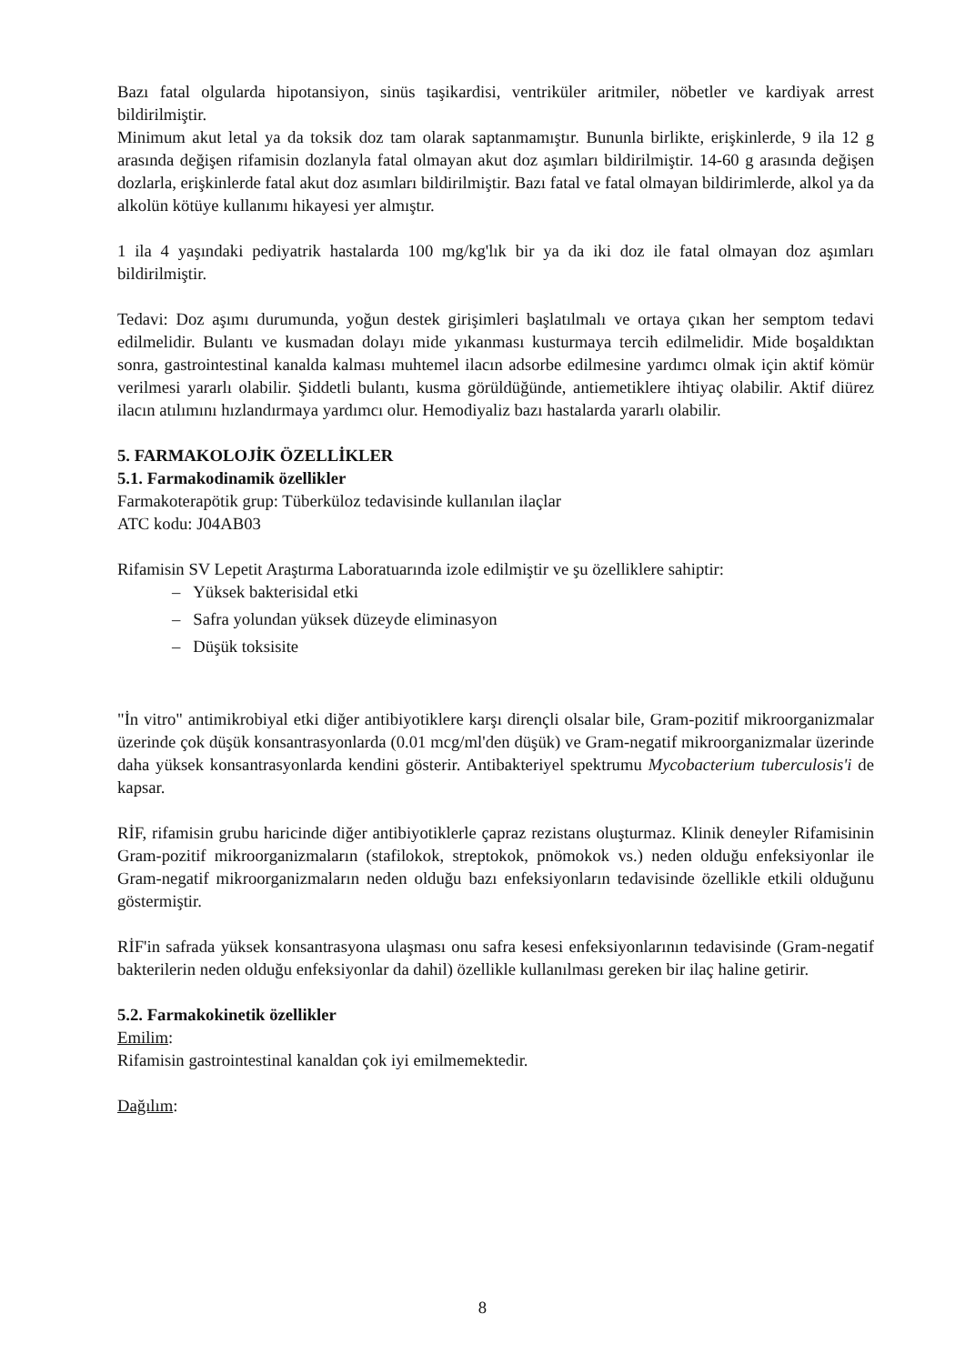Bazı fatal olgularda hipotansiyon, sinüs taşikardisi, ventriküler aritmiler, nöbetler ve kardiyak arrest bildirilmiştir.
Minimum akut letal ya da toksik doz tam olarak saptanmamıştır. Bununla birlikte, erişkinlerde, 9 ila 12 g arasında değişen rifamisin dozlanyla fatal olmayan akut doz aşımları bildirilmiştir. 14-60 g arasında değişen dozlarla, erişkinlerde fatal akut doz asımları bildirilmiştir. Bazı fatal ve fatal olmayan bildirimlerde, alkol ya da alkolün kötüye kullanımı hikayesi yer almıştır.
1 ila 4 yaşındaki pediyatrik hastalarda 100 mg/kg'lık bir ya da iki doz ile fatal olmayan doz aşımları bildirilmiştir.
Tedavi: Doz aşımı durumunda, yoğun destek girişimleri başlatılmalı ve ortaya çıkan her semptom tedavi edilmelidir. Bulantı ve kusmadan dolayı mide yıkanması kusturmaya tercih edilmelidir. Mide boşaldıktan sonra, gastrointestinal kanalda kalması muhtemel ilacın adsorbe edilmesine yardımcı olmak için aktif kömür verilmesi yararlı olabilir. Şiddetli bulantı, kusma görüldüğünde, antiemetiklere ihtiyaç olabilir. Aktif diürez ilacın atılımını hızlandırmaya yardımcı olur. Hemodiyaliz bazı hastalarda yararlı olabilir.
5. FARMAKOLOJİK ÖZELLİKLER
5.1. Farmakodinamik özellikler
Farmakoterapötik grup: Tüberküloz tedavisinde kullanılan ilaçlar
ATC kodu: J04AB03
Rifamisin SV Lepetit Araştırma Laboratuarında izole edilmiştir ve şu özelliklere sahiptir:
– Yüksek bakterisidal etki
– Safra yolundan yüksek düzeyde eliminasyon
– Düşük toksisite
"İn vitro" antimikrobiyal etki diğer antibiyotiklere karşı dirençli olsalar bile, Gram-pozitif mikroorganizmalar üzerinde çok düşük konsantrasyonlarda (0.01 mcg/ml'den düşük) ve Gram-negatif mikroorganizmalar üzerinde daha yüksek konsantrasyonlarda kendini gösterir. Antibakteriyel spektrumu Mycobacterium tuberculosis'i de kapsar.
RİF, rifamisin grubu haricinde diğer antibiyotiklerle çapraz rezistans oluşturmaz. Klinik deneyler Rifamisinin Gram-pozitif mikroorganizmaların (stafilokok, streptokok, pnömokok vs.) neden olduğu enfeksiyonlar ile Gram-negatif mikroorganizmaların neden olduğu bazı enfeksiyonların tedavisinde özellikle etkili olduğunu göstermiştir.
RİF'in safrada yüksek konsantrasyona ulaşması onu safra kesesi enfeksiyonlarının tedavisinde (Gram-negatif bakterilerin neden olduğu enfeksiyonlar da dahil) özellikle kullanılması gereken bir ilaç haline getirir.
5.2. Farmakokinetik özellikler
Emilim:
Rifamisin gastrointestinal kanaldan çok iyi emilmemektedir.
Dağılım:
8